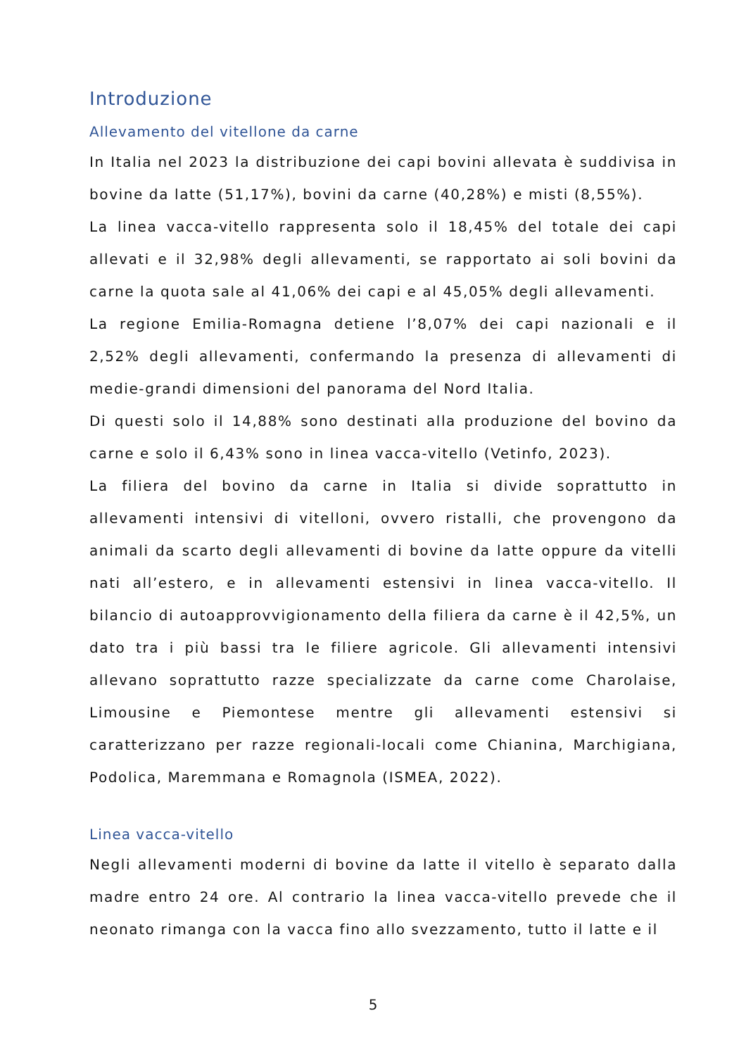Introduzione
Allevamento del vitellone da carne
In Italia nel 2023 la distribuzione dei capi bovini allevata è suddivisa in bovine da latte (51,17%), bovini da carne (40,28%) e misti (8,55%).
La linea vacca-vitello rappresenta solo il 18,45% del totale dei capi allevati e il 32,98% degli allevamenti, se rapportato ai soli bovini da carne la quota sale al 41,06% dei capi e al 45,05% degli allevamenti.
La regione Emilia-Romagna detiene l’8,07% dei capi nazionali e il 2,52% degli allevamenti, confermando la presenza di allevamenti di medie-grandi dimensioni del panorama del Nord Italia.
Di questi solo il 14,88% sono destinati alla produzione del bovino da carne e solo il 6,43% sono in linea vacca-vitello (Vetinfo, 2023).
La filiera del bovino da carne in Italia si divide soprattutto in allevamenti intensivi di vitelloni, ovvero ristalli, che provengono da animali da scarto degli allevamenti di bovine da latte oppure da vitelli nati all’estero, e in allevamenti estensivi in linea vacca-vitello. Il bilancio di autoapprovvigionamento della filiera da carne è il 42,5%, un dato tra i più bassi tra le filiere agricole. Gli allevamenti intensivi allevano soprattutto razze specializzate da carne come Charolaise, Limousine e Piemontese mentre gli allevamenti estensivi si caratterizzano per razze regionali-locali come Chianina, Marchigiana, Podolica, Maremmana e Romagnola (ISMEA, 2022).
Linea vacca-vitello
Negli allevamenti moderni di bovine da latte il vitello è separato dalla madre entro 24 ore. Al contrario la linea vacca-vitello prevede che il neonato rimanga con la vacca fino allo svezzamento, tutto il latte e il
5